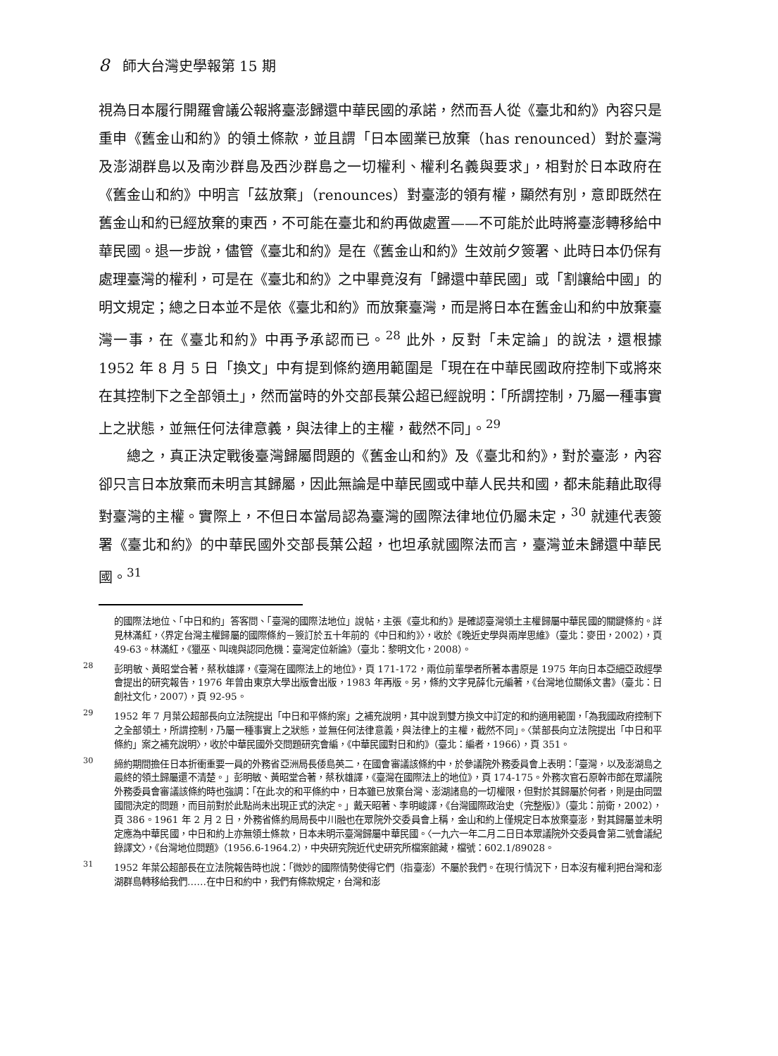8 師大台灣史學報第 15 期
視為日本履行開羅會議公報將臺澎歸還中華民國的承諾，然而吾人從《臺北和約》內容只是重申《舊金山和約》的領土條款，並且謂「日本國業已放棄（has renounced）對於臺灣及澎湖群島以及南沙群島及西沙群島之一切權利、權利名義與要求」，相對於日本政府在《舊金山和約》中明言「茲放棄」（renounces）對臺澎的領有權，顯然有別，意即既然在舊金山和約已經放棄的東西，不可能在臺北和約再做處置——不可能於此時將臺澎轉移給中華民國。退一步說，儘管《臺北和約》是在《舊金山和約》生效前夕簽署、此時日本仍保有處理臺灣的權利，可是在《臺北和約》之中畢竟沒有「歸還中華民國」或「割讓給中國」的明文規定；總之日本並不是依《臺北和約》而放棄臺灣，而是將日本在舊金山和約中放棄臺灣一事，在《臺北和約》中再予承認而已。<sup>28</sup> 此外，反對「未定論」的說法，還根據 1952 年 8 月 5 日「換文」中有提到條約適用範圍是「現在在中華民國政府控制下或將來在其控制下之全部領土」，然而當時的外交部長葉公超已經說明：「所謂控制，乃屬一種事實上之狀態，並無任何法律意義，與法律上的主權，截然不同」。<sup>29</sup>
總之，真正決定戰後臺灣歸屬問題的《舊金山和約》及《臺北和約》，對於臺澎，內容卻只言日本放棄而未明言其歸屬，因此無論是中華民國或中華人民共和國，都未能藉此取得對臺灣的主權。實際上，不但日本當局認為臺灣的國際法律地位仍屬未定，<sup>30</sup> 就連代表簽署《臺北和約》的中華民國外交部長葉公超，也坦承就國際法而言，臺灣並未歸還中華民國。<sup>31</sup>
的國際法地位、「中日和約」答客問、「臺灣的國際法地位」說帖，主張《臺北和約》是確認臺灣領土主權歸屬中華民國的關鍵條約。詳見林滿紅，〈界定台灣主權歸屬的國際條約－簽訂於五十年前的《中日和約》〉，收於《晚近史學與兩岸思維》（臺北：麥田，2002），頁 49-63。林滿紅，《獵巫、叫魂與認同危機：臺灣定位新論》（臺北：黎明文化，2008）。
<sup>28</sup> 彭明敏、黃昭堂合著，蔡秋雄譯，《臺灣在國際法上的地位》，頁 171-172，兩位前輩學者所著本書原是 1975 年向日本亞細亞政經學會提出的研究報告，1976 年曾由東京大學出版會出版，1983 年再版。另，條約文字見薛化元編著，《台灣地位關係文書》（臺北：日創社文化，2007），頁 92-95。
<sup>29</sup> 1952 年 7 月葉公超部長向立法院提出「中日和平條約案」之補充說明，其中說到雙方換文中訂定的和約適用範圍，「為我國政府控制下之全部領土，所謂控制，乃屬一種事實上之狀態，並無任何法律意義，與法律上的主權，截然不同」。〈葉部長向立法院提出「中日和平條約」案之補充說明〉，收於中華民國外交問題研究會編，《中華民國對日和約》（臺北：編者，1966），頁 351。
<sup>30</sup> 締約期間擔任日本折衝重要一員的外務省亞洲局長倭島英二，在國會審議該條約中，於參議院外務委員會上表明：「臺灣，以及澎湖島之最終的領土歸屬還不清楚。」彭明敏、黃昭堂合著，蔡秋雄譯，《臺灣在國際法上的地位》，頁 174-175。外務次官石原幹市郎在眾議院外務委員會審議該條約時也強調：「在此次的和平條約中，日本雖已放棄台灣、澎湖諸島的一切權限，但對於其歸屬於何者，則是由同盟國間決定的問題，而目前對於此點尚未出現正式的決定。」戴天昭著、李明峻譯，《台灣國際政治史（完整版）》（臺北：前衛，2002），頁 386。1961 年 2 月 2 日，外務省條約局局長中川融也在眾院外交委員會上稱，金山和約上僅規定日本放棄臺澎，對其歸屬並未明定應為中華民國，中日和約上亦無領土條款，日本未明示臺灣歸屬中華民國。〈一九六一年二月二日日本眾議院外交委員會第二號會議紀錄譯文〉，《台灣地位問題》（1956.6-1964.2），中央研究院近代史研究所檔案館藏，檔號：602.1/89028。
<sup>31</sup> 1952 年葉公超部長在立法院報告時也說：「微妙的國際情勢使得它們（指臺澎）不屬於我們。在現行情況下，日本沒有權利把台灣和澎湖群島轉移給我們……在中日和約中，我們有條款規定，台灣和澎